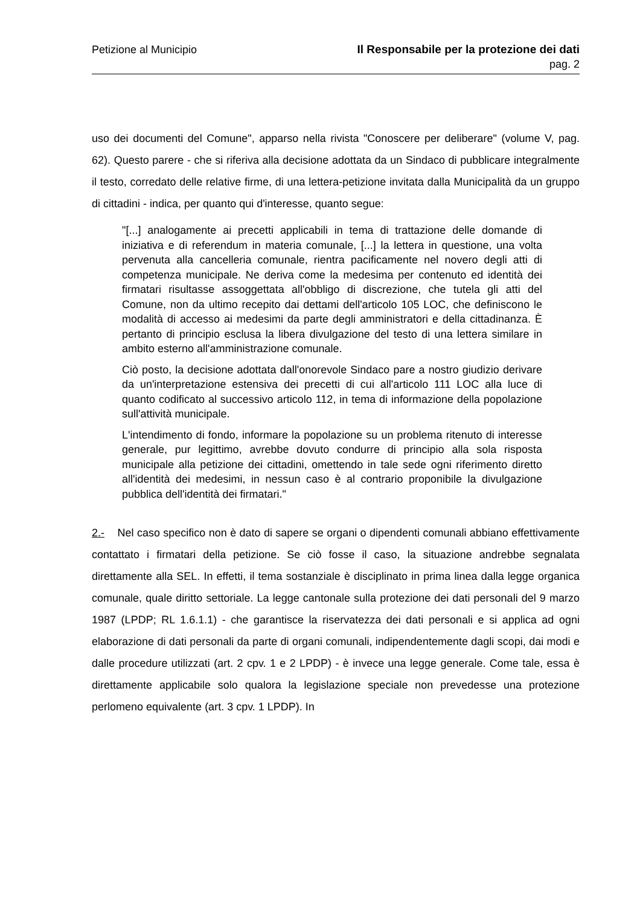Petizione al Municipio Il Responsabile per la protezione dei dati
pag. 2
uso dei documenti del Comune", apparso nella rivista "Conoscere per deliberare" (volume V, pag. 62). Questo parere - che si riferiva alla decisione adottata da un Sindaco di pubblicare integralmente il testo, corredato delle relative firme, di una lettera-petizione invitata dalla Municipalità da un gruppo di cittadini - indica, per quanto qui d'interesse, quanto segue:
"[...] analogamente ai precetti applicabili in tema di trattazione delle domande di iniziativa e di referendum in materia comunale, [...] la lettera in questione, una volta pervenuta alla cancelleria comunale, rientra pacificamente nel novero degli atti di competenza municipale. Ne deriva come la medesima per contenuto ed identità dei firmatari risultasse assoggettata all'obbligo di discrezione, che tutela gli atti del Comune, non da ultimo recepito dai dettami dell'articolo 105 LOC, che definiscono le modalità di accesso ai medesimi da parte degli amministratori e della cittadinanza. È pertanto di principio esclusa la libera divulgazione del testo di una lettera similare in ambito esterno all'amministrazione comunale.
Ciò posto, la decisione adottata dall'onorevole Sindaco pare a nostro giudizio derivare da un'interpretazione estensiva dei precetti di cui all'articolo 111 LOC alla luce di quanto codificato al successivo articolo 112, in tema di informazione della popolazione sull'attività municipale.
L'intendimento di fondo, informare la popolazione su un problema ritenuto di interesse generale, pur legittimo, avrebbe dovuto condurre di principio alla sola risposta municipale alla petizione dei cittadini, omettendo in tale sede ogni riferimento diretto all'identità dei medesimi, in nessun caso è al contrario proponibile la divulgazione pubblica dell'identità dei firmatari."
2.- Nel caso specifico non è dato di sapere se organi o dipendenti comunali abbiano effettivamente contattato i firmatari della petizione. Se ciò fosse il caso, la situazione andrebbe segnalata direttamente alla SEL. In effetti, il tema sostanziale è disciplinato in prima linea dalla legge organica comunale, quale diritto settoriale. La legge cantonale sulla protezione dei dati personali del 9 marzo 1987 (LPDP; RL 1.6.1.1) - che garantisce la riservatezza dei dati personali e si applica ad ogni elaborazione di dati personali da parte di organi comunali, indipendentemente dagli scopi, dai modi e dalle procedure utilizzati (art. 2 cpv. 1 e 2 LPDP) - è invece una legge generale. Come tale, essa è direttamente applicabile solo qualora la legislazione speciale non prevedesse una protezione perlomeno equivalente (art. 3 cpv. 1 LPDP). In